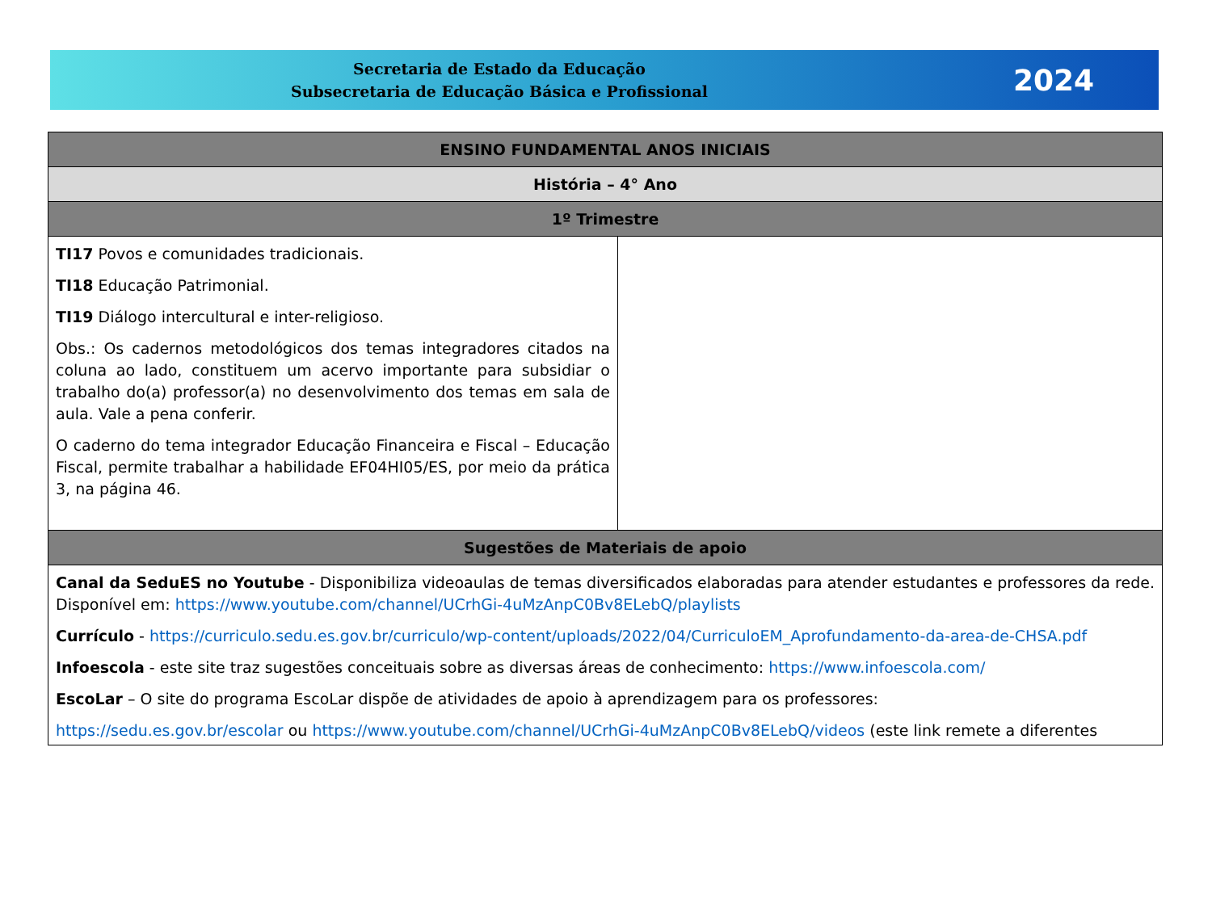Secretaria de Estado da Educação
Subsecretaria de Educação Básica e Profissional
2024
| ENSINO FUNDAMENTAL ANOS INICIAIS | |
| --- | --- |
| História – 4° Ano | |
| 1º Trimestre | |
| TI17 Povos e comunidades tradicionais. TI18 Educação Patrimonial. TI19 Diálogo intercultural e inter-religioso. Obs.: Os cadernos metodológicos dos temas integradores citados na coluna ao lado, constituem um acervo importante para subsidiar o trabalho do(a) professor(a) no desenvolvimento dos temas em sala de aula. Vale a pena conferir. O caderno do tema integrador Educação Financeira e Fiscal – Educação Fiscal, permite trabalhar a habilidade EF04HI05/ES, por meio da prática 3, na página 46. | |
| Sugestões de Materiais de apoio | |
| Canal da SeduES no Youtube - Disponibiliza videoaulas de temas diversificados elaboradas para atender estudantes e professores da rede. Disponível em: https://www.youtube.com/channel/UCrhGi-4uMzAnpC0Bv8ELebQ/playlists Currículo - https://curriculo.sedu.es.gov.br/curriculo/wp-content/uploads/2022/04/CurriculoEM_Aprofundamento-da-area-de-CHSA.pdf Infoescola - este site traz sugestões conceituais sobre as diversas áreas de conhecimento: https://www.infoescola.com/ EscoLar – O site do programa EscoLar dispõe de atividades de apoio à aprendizagem para os professores: https://sedu.es.gov.br/escolar ou https://www.youtube.com/channel/UCrhGi-4uMzAnpC0Bv8ELebQ/videos (este link remete a diferentes | |